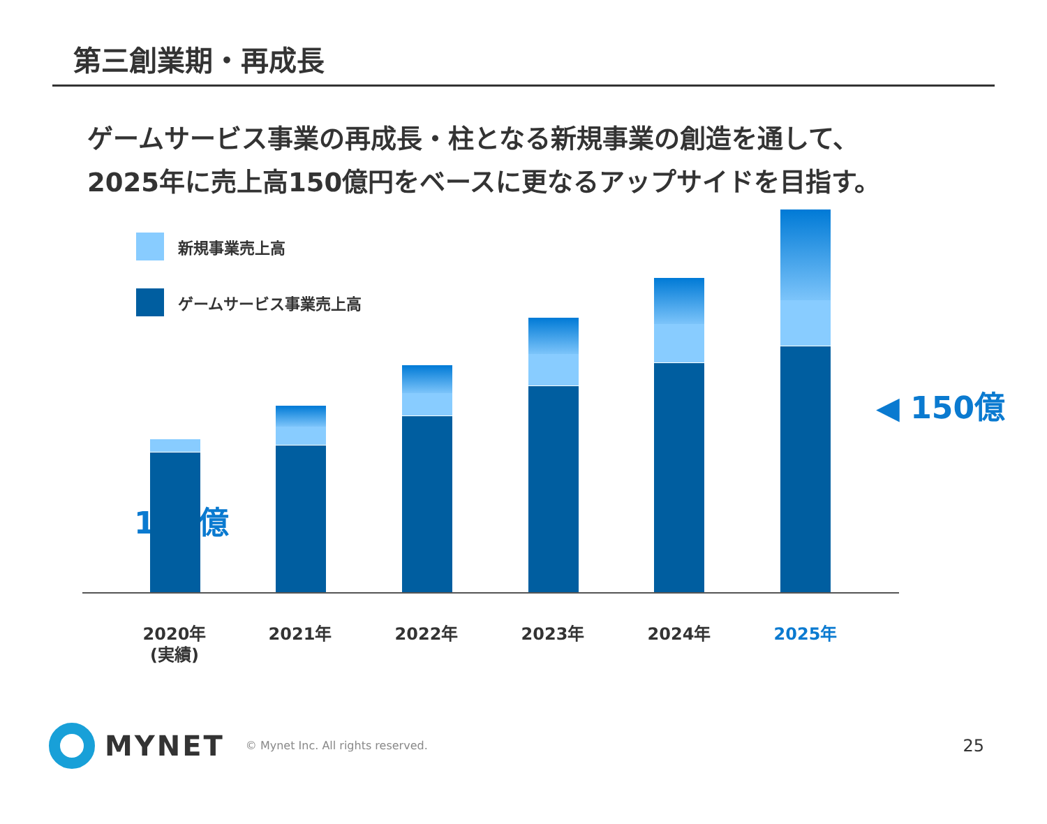第三創業期・再成長
ゲームサービス事業の再成長・柱となる新規事業の創造を通して、
2025年に売上高150億円をベースに更なるアップサイドを目指す。
新規事業売上高
ゲームサービス事業売上高
115億
◀ 150億
2020年
(実績)
2021年 2022年 2023年 2024年 2025年
MYNET
© Mynet Inc. All rights reserved.
25